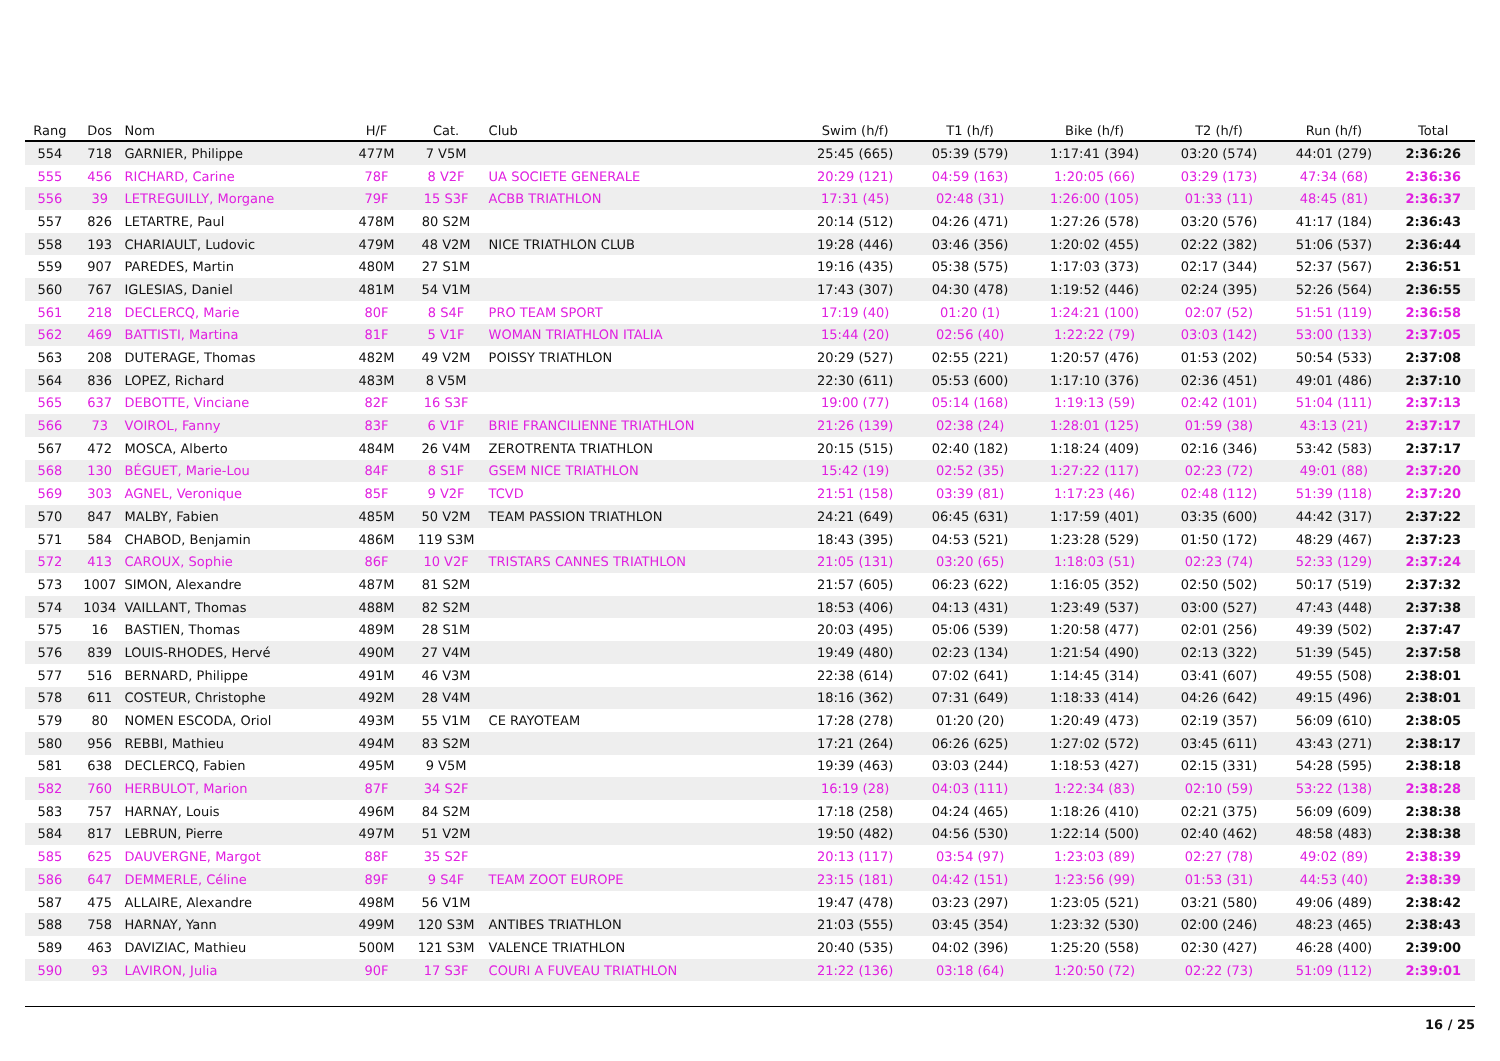| Rang | Dos | Nom | H/F | Cat. | Club | Swim (h/f) | T1 (h/f) | Bike (h/f) | T2 (h/f) | Run (h/f) | Total |
| --- | --- | --- | --- | --- | --- | --- | --- | --- | --- | --- | --- |
| 554 | 718 | GARNIER, Philippe | 477M | 7 V5M | | 25:45 (665) | 05:39 (579) | 1:17:41 (394) | 03:20 (574) | 44:01 (279) | 2:36:26 |
| 555 | 456 | RICHARD, Carine | 78F | 8 V2F | UA SOCIETE GENERALE | 20:29 (121) | 04:59 (163) | 1:20:05 (66) | 03:29 (173) | 47:34 (68) | 2:36:36 |
| 556 | 39 | LETREGUILLY, Morgane | 79F | 15 S3F | ACBB TRIATHLON | 17:31 (45) | 02:48 (31) | 1:26:00 (105) | 01:33 (11) | 48:45 (81) | 2:36:37 |
| 557 | 826 | LETARTRE, Paul | 478M | 80 S2M | | 20:14 (512) | 04:26 (471) | 1:27:26 (578) | 03:20 (576) | 41:17 (184) | 2:36:43 |
| 558 | 193 | CHARIAULT, Ludovic | 479M | 48 V2M | NICE TRIATHLON CLUB | 19:28 (446) | 03:46 (356) | 1:20:02 (455) | 02:22 (382) | 51:06 (537) | 2:36:44 |
| 559 | 907 | PAREDES, Martin | 480M | 27 S1M | | 19:16 (435) | 05:38 (575) | 1:17:03 (373) | 02:17 (344) | 52:37 (567) | 2:36:51 |
| 560 | 767 | IGLESIAS, Daniel | 481M | 54 V1M | | 17:43 (307) | 04:30 (478) | 1:19:52 (446) | 02:24 (395) | 52:26 (564) | 2:36:55 |
| 561 | 218 | DECLERCQ, Marie | 80F | 8 S4F | PRO TEAM SPORT | 17:19 (40) | 01:20 (1) | 1:24:21 (100) | 02:07 (52) | 51:51 (119) | 2:36:58 |
| 562 | 469 | BATTISTI, Martina | 81F | 5 V1F | WOMAN TRIATHLON ITALIA | 15:44 (20) | 02:56 (40) | 1:22:22 (79) | 03:03 (142) | 53:00 (133) | 2:37:05 |
| 563 | 208 | DUTERAGE, Thomas | 482M | 49 V2M | POISSY TRIATHLON | 20:29 (527) | 02:55 (221) | 1:20:57 (476) | 01:53 (202) | 50:54 (533) | 2:37:08 |
| 564 | 836 | LOPEZ, Richard | 483M | 8 V5M | | 22:30 (611) | 05:53 (600) | 1:17:10 (376) | 02:36 (451) | 49:01 (486) | 2:37:10 |
| 565 | 637 | DEBOTTE, Vinciane | 82F | 16 S3F | | 19:00 (77) | 05:14 (168) | 1:19:13 (59) | 02:42 (101) | 51:04 (111) | 2:37:13 |
| 566 | 73 | VOIROL, Fanny | 83F | 6 V1F | BRIE FRANCILIENNE TRIATHLON | 21:26 (139) | 02:38 (24) | 1:28:01 (125) | 01:59 (38) | 43:13 (21) | 2:37:17 |
| 567 | 472 | MOSCA, Alberto | 484M | 26 V4M | ZEROTRENTA TRIATHLON | 20:15 (515) | 02:40 (182) | 1:18:24 (409) | 02:16 (346) | 53:42 (583) | 2:37:17 |
| 568 | 130 | BÉGUET, Marie-Lou | 84F | 8 S1F | GSEM NICE TRIATHLON | 15:42 (19) | 02:52 (35) | 1:27:22 (117) | 02:23 (72) | 49:01 (88) | 2:37:20 |
| 569 | 303 | AGNEL, Veronique | 85F | 9 V2F | TCVD | 21:51 (158) | 03:39 (81) | 1:17:23 (46) | 02:48 (112) | 51:39 (118) | 2:37:20 |
| 570 | 847 | MALBY, Fabien | 485M | 50 V2M | TEAM PASSION TRIATHLON | 24:21 (649) | 06:45 (631) | 1:17:59 (401) | 03:35 (600) | 44:42 (317) | 2:37:22 |
| 571 | 584 | CHABOD, Benjamin | 486M | 119 S3M | | 18:43 (395) | 04:53 (521) | 1:23:28 (529) | 01:50 (172) | 48:29 (467) | 2:37:23 |
| 572 | 413 | CAROUX, Sophie | 86F | 10 V2F | TRISTARS CANNES TRIATHLON | 21:05 (131) | 03:20 (65) | 1:18:03 (51) | 02:23 (74) | 52:33 (129) | 2:37:24 |
| 573 | 1007 | SIMON, Alexandre | 487M | 81 S2M | | 21:57 (605) | 06:23 (622) | 1:16:05 (352) | 02:50 (502) | 50:17 (519) | 2:37:32 |
| 574 | 1034 | VAILLANT, Thomas | 488M | 82 S2M | | 18:53 (406) | 04:13 (431) | 1:23:49 (537) | 03:00 (527) | 47:43 (448) | 2:37:38 |
| 575 | 16 | BASTIEN, Thomas | 489M | 28 S1M | | 20:03 (495) | 05:06 (539) | 1:20:58 (477) | 02:01 (256) | 49:39 (502) | 2:37:47 |
| 576 | 839 | LOUIS-RHODES, Hervé | 490M | 27 V4M | | 19:49 (480) | 02:23 (134) | 1:21:54 (490) | 02:13 (322) | 51:39 (545) | 2:37:58 |
| 577 | 516 | BERNARD, Philippe | 491M | 46 V3M | | 22:38 (614) | 07:02 (641) | 1:14:45 (314) | 03:41 (607) | 49:55 (508) | 2:38:01 |
| 578 | 611 | COSTEUR, Christophe | 492M | 28 V4M | | 18:16 (362) | 07:31 (649) | 1:18:33 (414) | 04:26 (642) | 49:15 (496) | 2:38:01 |
| 579 | 80 | NOMEN ESCODA, Oriol | 493M | 55 V1M | CE RAYOTEAM | 17:28 (278) | 01:20 (20) | 1:20:49 (473) | 02:19 (357) | 56:09 (610) | 2:38:05 |
| 580 | 956 | REBBI, Mathieu | 494M | 83 S2M | | 17:21 (264) | 06:26 (625) | 1:27:02 (572) | 03:45 (611) | 43:43 (271) | 2:38:17 |
| 581 | 638 | DECLERCQ, Fabien | 495M | 9 V5M | | 19:39 (463) | 03:03 (244) | 1:18:53 (427) | 02:15 (331) | 54:28 (595) | 2:38:18 |
| 582 | 760 | HERBULOT, Marion | 87F | 34 S2F | | 16:19 (28) | 04:03 (111) | 1:22:34 (83) | 02:10 (59) | 53:22 (138) | 2:38:28 |
| 583 | 757 | HARNAY, Louis | 496M | 84 S2M | | 17:18 (258) | 04:24 (465) | 1:18:26 (410) | 02:21 (375) | 56:09 (609) | 2:38:38 |
| 584 | 817 | LEBRUN, Pierre | 497M | 51 V2M | | 19:50 (482) | 04:56 (530) | 1:22:14 (500) | 02:40 (462) | 48:58 (483) | 2:38:38 |
| 585 | 625 | DAUVERGNE, Margot | 88F | 35 S2F | | 20:13 (117) | 03:54 (97) | 1:23:03 (89) | 02:27 (78) | 49:02 (89) | 2:38:39 |
| 586 | 647 | DEMMERLE, Céline | 89F | 9 S4F | TEAM ZOOT EUROPE | 23:15 (181) | 04:42 (151) | 1:23:56 (99) | 01:53 (31) | 44:53 (40) | 2:38:39 |
| 587 | 475 | ALLAIRE, Alexandre | 498M | 56 V1M | | 19:47 (478) | 03:23 (297) | 1:23:05 (521) | 03:21 (580) | 49:06 (489) | 2:38:42 |
| 588 | 758 | HARNAY, Yann | 499M | 120 S3M | ANTIBES TRIATHLON | 21:03 (555) | 03:45 (354) | 1:23:32 (530) | 02:00 (246) | 48:23 (465) | 2:38:43 |
| 589 | 463 | DAVIZIAC, Mathieu | 500M | 121 S3M | VALENCE TRIATHLON | 20:40 (535) | 04:02 (396) | 1:25:20 (558) | 02:30 (427) | 46:28 (400) | 2:39:00 |
| 590 | 93 | LAVIRON, Julia | 90F | 17 S3F | COURI A FUVEAU TRIATHLON | 21:22 (136) | 03:18 (64) | 1:20:50 (72) | 02:22 (73) | 51:09 (112) | 2:39:01 |
16 / 25